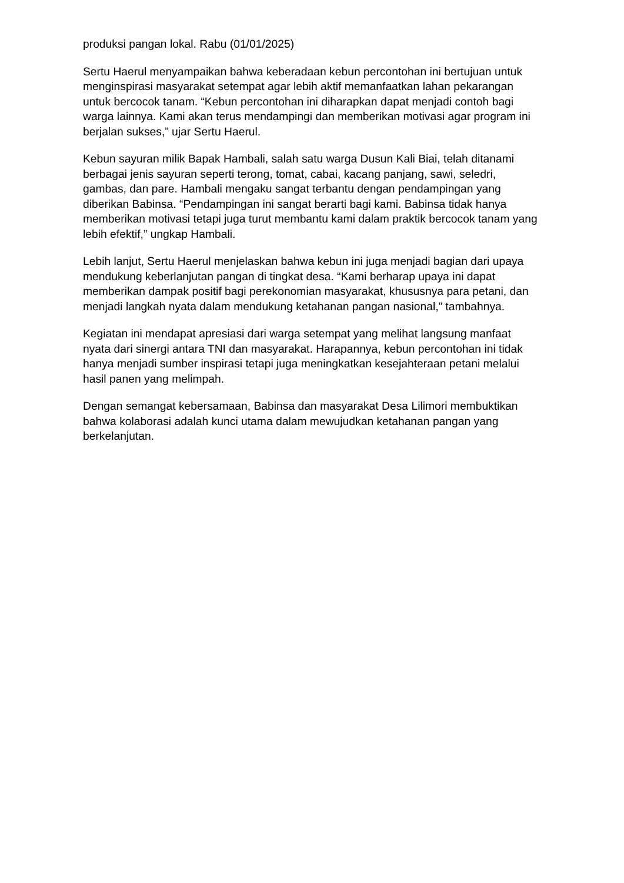produksi pangan lokal. Rabu (01/01/2025)
Sertu Haerul menyampaikan bahwa keberadaan kebun percontohan ini bertujuan untuk menginspirasi masyarakat setempat agar lebih aktif memanfaatkan lahan pekarangan untuk bercocok tanam. “Kebun percontohan ini diharapkan dapat menjadi contoh bagi warga lainnya. Kami akan terus mendampingi dan memberikan motivasi agar program ini berjalan sukses,” ujar Sertu Haerul.
Kebun sayuran milik Bapak Hambali, salah satu warga Dusun Kali Biai, telah ditanami berbagai jenis sayuran seperti terong, tomat, cabai, kacang panjang, sawi, seledri, gambas, dan pare. Hambali mengaku sangat terbantu dengan pendampingan yang diberikan Babinsa. “Pendampingan ini sangat berarti bagi kami. Babinsa tidak hanya memberikan motivasi tetapi juga turut membantu kami dalam praktik bercocok tanam yang lebih efektif,” ungkap Hambali.
Lebih lanjut, Sertu Haerul menjelaskan bahwa kebun ini juga menjadi bagian dari upaya mendukung keberlanjutan pangan di tingkat desa. “Kami berharap upaya ini dapat memberikan dampak positif bagi perekonomian masyarakat, khususnya para petani, dan menjadi langkah nyata dalam mendukung ketahanan pangan nasional,” tambahnya.
Kegiatan ini mendapat apresiasi dari warga setempat yang melihat langsung manfaat nyata dari sinergi antara TNI dan masyarakat. Harapannya, kebun percontohan ini tidak hanya menjadi sumber inspirasi tetapi juga meningkatkan kesejahteraan petani melalui hasil panen yang melimpah.
Dengan semangat kebersamaan, Babinsa dan masyarakat Desa Lilimori membuktikan bahwa kolaborasi adalah kunci utama dalam mewujudkan ketahanan pangan yang berkelanjutan.